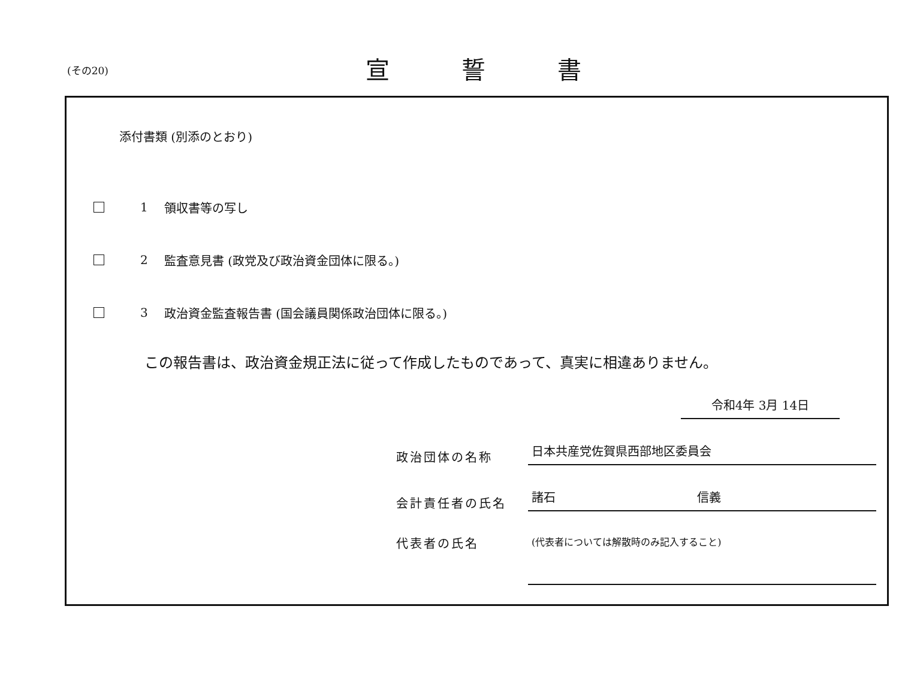(その20) 宣誓書
添付書類 (別添のとおり)
1 領収書等の写し
2 監査意見書 (政党及び政治資金団体に限る。)
3 政治資金監査報告書 (国会議員関係政治団体に限る。)
この報告書は、政治資金規正法に従って作成したものであって、真実に相違ありません。
令和4年 3月 14日
政治団体の名称
日本共産党佐賀県西部地区委員会
会計責任者の氏名
諸石 信義
代表者の氏名
(代表者については解散時のみ記入すること)